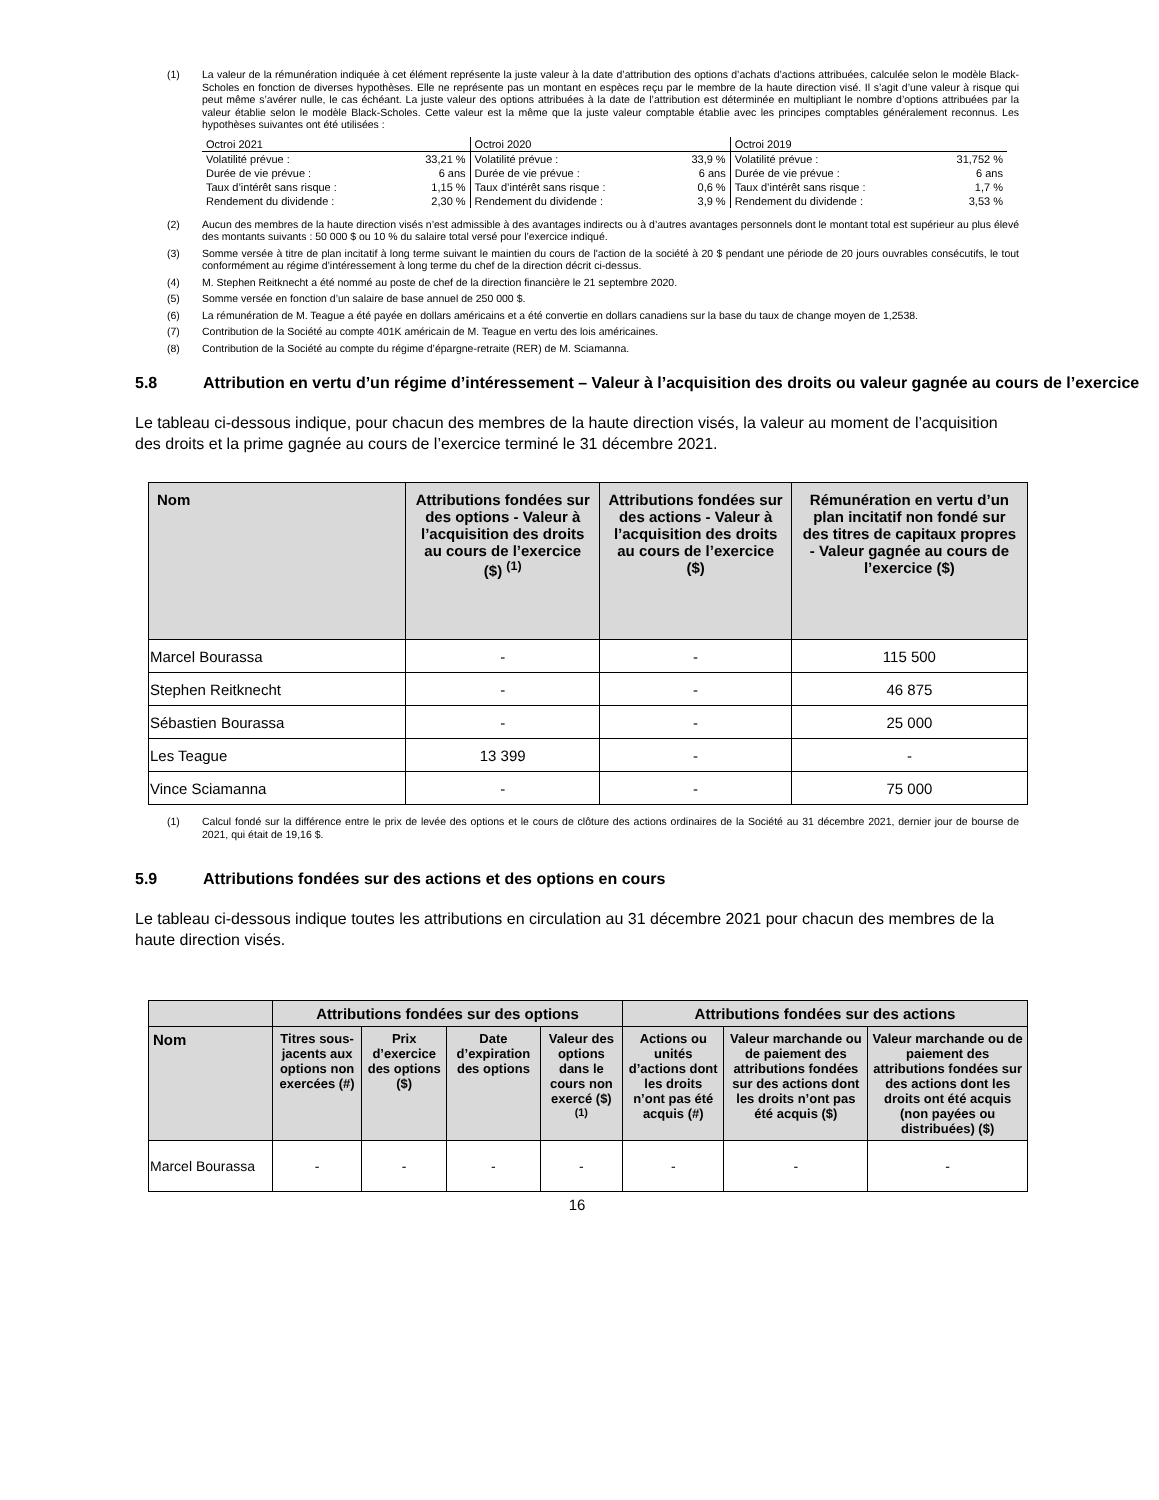(1) La valeur de la rémunération indiquée à cet élément représente la juste valeur à la date d’attribution des options d’achats d’actions attribuées, calculée selon le modèle Black-Scholes en fonction de diverses hypothèses. Elle ne représente pas un montant en espèces reçu par le membre de la haute direction visé. Il s’agit d’une valeur à risque qui peut même s’avérer nulle, le cas échéant. La juste valeur des options attribuées à la date de l’attribution est déterminée en multipliant le nombre d’options attribuées par la valeur établie selon le modèle Black-Scholes. Cette valeur est la même que la juste valeur comptable établie avec les principes comptables généralement reconnus. Les hypothèses suivantes ont été utilisées :
| Octroi 2021 | | Octroi 2020 | | Octroi 2019 | |
| Volatilité prévue : | 33,21 % | Volatilité prévue : | 33,9 % | Volatilité prévue : | 31,752 % |
| Durée de vie prévue : | 6 ans | Durée de vie prévue : | 6 ans | Durée de vie prévue : | 6 ans |
| Taux d’intérêt sans risque : | 1,15 % | Taux d’intérêt sans risque : | 0,6 % | Taux d’intérêt sans risque : | 1,7 % |
| Rendement du dividende : | 2,30 % | Rendement du dividende : | 3,9 % | Rendement du dividende : | 3,53 % |
(2) Aucun des membres de la haute direction visés n’est admissible à des avantages indirects ou à d’autres avantages personnels dont le montant total est supérieur au plus élevé des montants suivants : 50 000 $ ou 10 % du salaire total versé pour l’exercice indiqué.
(3) Somme versée à titre de plan incitatif à long terme suivant le maintien du cours de l'action de la société à 20 $ pendant une période de 20 jours ouvrables consécutifs, le tout conformément au régime d’intéressement à long terme du chef de la direction décrit ci-dessus.
(4) M. Stephen Reitknecht a été nommé au poste de chef de la direction financière le 21 septembre 2020.
(5) Somme versée en fonction d’un salaire de base annuel de 250 000 $.
(6) La rémunération de M. Teague a été payée en dollars américains et a été convertie en dollars canadiens sur la base du taux de change moyen de 1,2538.
(7) Contribution de la Société au compte 401K américain de M. Teague en vertu des lois américaines.
(8) Contribution de la Société au compte du régime d’épargne-retraite (RER) de M. Sciamanna.
5.8 Attribution en vertu d’un régime d’intéressement – Valeur à l’acquisition des droits ou valeur gagnée au cours de l’exercice
Le tableau ci-dessous indique, pour chacun des membres de la haute direction visés, la valeur au moment de l’acquisition des droits et la prime gagnée au cours de l’exercice terminé le 31 décembre 2021.
| Nom | Attributions fondées sur des options - Valeur à l’acquisition des droits au cours de l’exercice ($) <sup>(1)</sup> | Attributions fondées sur des actions - Valeur à l’acquisition des droits au cours de l’exercice ($) | Rémunération en vertu d’un plan incitatif non fondé sur des titres de capitaux propres - Valeur gagnée au cours de l’exercice ($) |
| --- | --- | --- | --- |
| Marcel Bourassa | - | - | 115 500 |
| Stephen Reitknecht | - | - | 46 875 |
| Sébastien Bourassa | - | - | 25 000 |
| Les Teague | 13 399 | - | - |
| Vince Sciamanna | - | - | 75 000 |
(1) Calcul fondé sur la différence entre le prix de levée des options et le cours de clôture des actions ordinaires de la Société au 31 décembre 2021, dernier jour de bourse de 2021, qui était de 19,16 $.
5.9 Attributions fondées sur des actions et des options en cours
Le tableau ci-dessous indique toutes les attributions en circulation au 31 décembre 2021 pour chacun des membres de la haute direction visés.
| | Attributions fondées sur des options | | | | Attributions fondées sur des actions | | |
| --- | --- | --- | --- | --- | --- | --- | --- |
| Nom | Titres sous-jacents aux options non exercées (#) | Prix d’exercice des options ($) | Date d’expiration des options | Valeur des options dans le cours non exercé ($) <sup>(1)</sup> | Actions ou unités d’actions dont les droits n’ont pas été acquis (#) | Valeur marchande ou de paiement des attributions fondées sur des actions dont les droits n’ont pas été acquis ($) | Valeur marchande ou de paiement des attributions fondées sur des actions dont les droits ont été acquis (non payées ou distribuées) ($) |
| Marcel Bourassa | - | - | - | - | - | - | - |
16